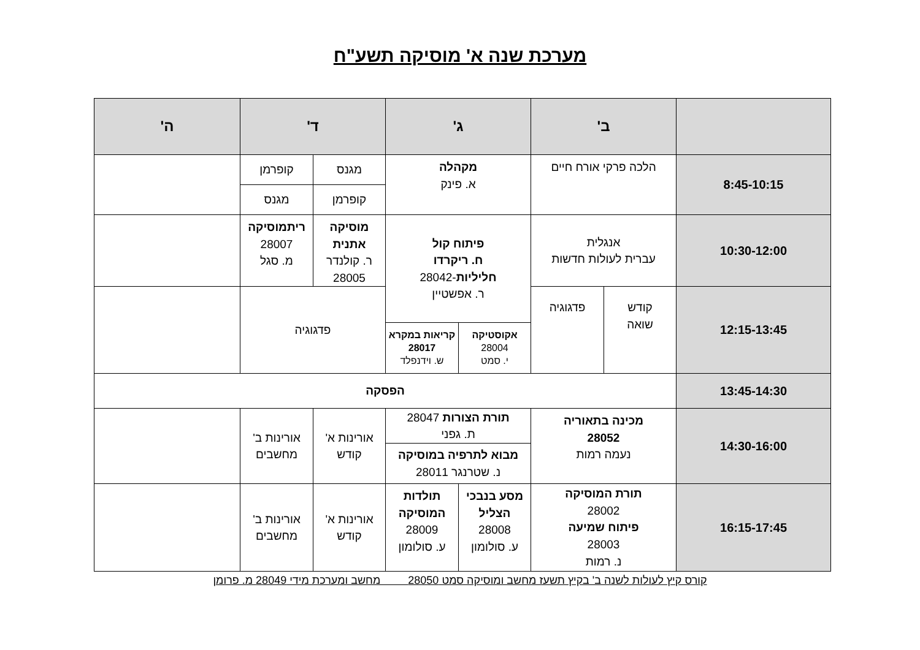מערכת שנה א' מוסיקה תשע"ח
| | ב' | | ג' | | ד' | | ה' |
| --- | --- | --- | --- | --- | --- | --- | --- |
| 8:45-10:15 | הלכה פרקי אורח חיים | | מקהלה א. פינק | | מגנס | קופרמן | |
| | | | | | קופרמן | מגנס | |
| 10:30-12:00 | אנגלית עברית לעולות חדשות | | פיתוח קול ח. ריקרדו חליליות -28042 ר. אפשטיין | | מוסיקה אתנית ר. קולנדר 28005 | ריתמוסיקה 28007 מ. סגל | |
| 12:15-13:45 | קודש שואה | פדגוגיה | | | פדגוגיה | | |
| | | | אקוסטיקה 28004 י. סמט | קריאות במקרא 28017 ש. וידנפלד | | | |
| 13:45-14:30 | הפסקה | | | | | | |
| 14:30-16:00 | מכינה בתאוריה 28052 נעמה רמות | | תורת הצורות 28047 ת. גפני | | אורינות א' קודש | אורינות ב' מחשבים | |
| | | | מבוא לתרפיה במוסיקה נ. שטרנגר 28011 | | | | |
| 16:15-17:45 | תורת המוסיקה 28002 פיתוח שמיעה 28003 נ. רמות | | מסע בנבכי הצליל 28008 ע. סולומון | תולדות המוסיקה 28009 ע. סולומון | אורינות א' קודש | אורינות ב' מחשבים | |
קורס קיץ לעולות לשנה ב' בקיץ תשעז מחשב ומוסיקה סמט 28050 מחשב ומערכת מידי 28049 מ. פרומן